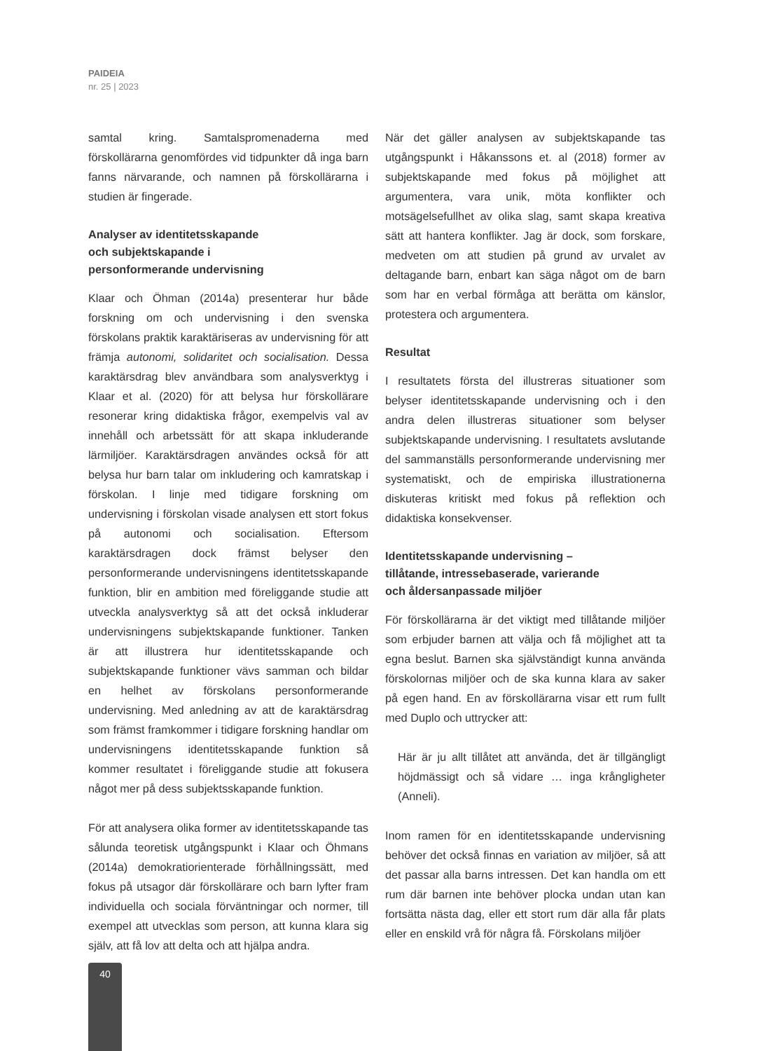PAIDEIA
nr. 25 | 2023
samtal kring. Samtalspromenaderna med förskollärarna genomfördes vid tidpunkter då inga barn fanns närvarande, och namnen på förskollärarna i studien är fingerade.
Analyser av identitetsskapande
och subjektskapande i
personformerande undervisning
Klaar och Öhman (2014a) presenterar hur både forskning om och undervisning i den svenska förskolans praktik karaktäriseras av undervisning för att främja autonomi, solidaritet och socialisation. Dessa karaktärsdrag blev användbara som analysverktyg i Klaar et al. (2020) för att belysa hur förskollärare resonerar kring didaktiska frågor, exempelvis val av innehåll och arbetssätt för att skapa inkluderande lärmiljöer. Karaktärsdragen användes också för att belysa hur barn talar om inkludering och kamratskap i förskolan. I linje med tidigare forskning om undervisning i förskolan visade analysen ett stort fokus på autonomi och socialisation. Eftersom karaktärsdragen dock främst belyser den personformerande undervisningens identitetsskapande funktion, blir en ambition med föreliggande studie att utveckla analysverktyg så att det också inkluderar undervisningens subjektskapande funktioner. Tanken är att illustrera hur identitetsskapande och subjektskapande funktioner vävs samman och bildar en helhet av förskolans personformerande undervisning. Med anledning av att de karaktärsdrag som främst framkommer i tidigare forskning handlar om undervisningens identitetsskapande funktion så kommer resultatet i föreliggande studie att fokusera något mer på dess subjektsskapande funktion.
För att analysera olika former av identitetsskapande tas sålunda teoretisk utgångspunkt i Klaar och Öhmans (2014a) demokratiorienterade förhållningssätt, med fokus på utsagor där förskollärare och barn lyfter fram individuella och sociala förväntningar och normer, till exempel att utvecklas som person, att kunna klara sig själv, att få lov att delta och att hjälpa andra.
När det gäller analysen av subjektskapande tas utgångspunkt i Håkanssons et. al (2018) former av subjektskapande med fokus på möjlighet att argumentera, vara unik, möta konflikter och motsägelsefullhet av olika slag, samt skapa kreativa sätt att hantera konflikter. Jag är dock, som forskare, medveten om att studien på grund av urvalet av deltagande barn, enbart kan säga något om de barn som har en verbal förmåga att berätta om känslor, protestera och argumentera.
Resultat
I resultatets första del illustreras situationer som belyser identitetsskapande undervisning och i den andra delen illustreras situationer som belyser subjektskapande undervisning. I resultatets avslutande del sammanställs personformerande undervisning mer systematiskt, och de empiriska illustrationerna diskuteras kritiskt med fokus på reflektion och didaktiska konsekvenser.
Identitetsskapande undervisning –
tillåtande, intressebaserade, varierande
och åldersanpassade miljöer
För förskollärarna är det viktigt med tillåtande miljöer som erbjuder barnen att välja och få möjlighet att ta egna beslut. Barnen ska självständigt kunna använda förskolornas miljöer och de ska kunna klara av saker på egen hand. En av förskollärarna visar ett rum fullt med Duplo och uttrycker att:
Här är ju allt tillåtet att använda, det är tillgängligt höjdmässigt och så vidare … inga krångligheter (Anneli).
Inom ramen för en identitetsskapande undervisning behöver det också finnas en variation av miljöer, så att det passar alla barns intressen. Det kan handla om ett rum där barnen inte behöver plocka undan utan kan fortsätta nästa dag, eller ett stort rum där alla får plats eller en enskild vrå för några få. Förskolans miljöer
40